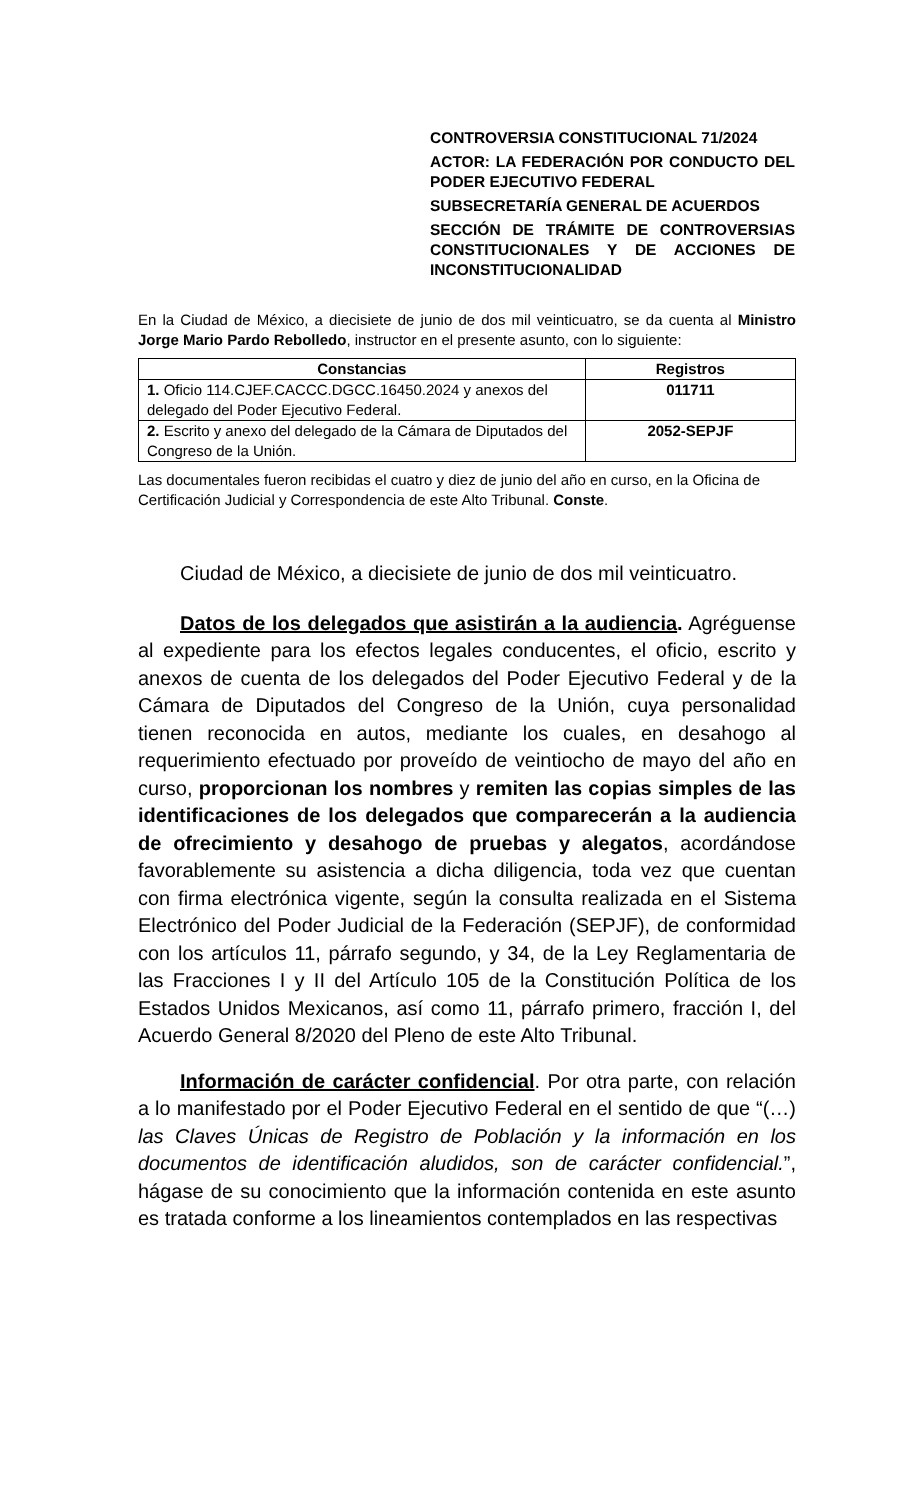CONTROVERSIA CONSTITUCIONAL 71/2024
ACTOR: LA FEDERACIÓN POR CONDUCTO DEL PODER EJECUTIVO FEDERAL
SUBSECRETARÍA GENERAL DE ACUERDOS
SECCIÓN DE TRÁMITE DE CONTROVERSIAS CONSTITUCIONALES Y DE ACCIONES DE INCONSTITUCIONALIDAD
En la Ciudad de México, a diecisiete de junio de dos mil veinticuatro, se da cuenta al Ministro Jorge Mario Pardo Rebolledo, instructor en el presente asunto, con lo siguiente:
| Constancias | Registros |
| --- | --- |
| 1. Oficio 114.CJEF.CACCC.DGCC.16450.2024 y anexos del delegado del Poder Ejecutivo Federal. | 011711 |
| 2. Escrito y anexo del delegado de la Cámara de Diputados del Congreso de la Unión. | 2052-SEPJF |
Las documentales fueron recibidas el cuatro y diez de junio del año en curso, en la Oficina de Certificación Judicial y Correspondencia de este Alto Tribunal. Conste.
Ciudad de México, a diecisiete de junio de dos mil veinticuatro.
Datos de los delegados que asistirán a la audiencia. Agréguense al expediente para los efectos legales conducentes, el oficio, escrito y anexos de cuenta de los delegados del Poder Ejecutivo Federal y de la Cámara de Diputados del Congreso de la Unión, cuya personalidad tienen reconocida en autos, mediante los cuales, en desahogo al requerimiento efectuado por proveído de veintiocho de mayo del año en curso, proporcionan los nombres y remiten las copias simples de las identificaciones de los delegados que comparecerán a la audiencia de ofrecimiento y desahogo de pruebas y alegatos, acordándose favorablemente su asistencia a dicha diligencia, toda vez que cuentan con firma electrónica vigente, según la consulta realizada en el Sistema Electrónico del Poder Judicial de la Federación (SEPJF), de conformidad con los artículos 11, párrafo segundo, y 34, de la Ley Reglamentaria de las Fracciones I y II del Artículo 105 de la Constitución Política de los Estados Unidos Mexicanos, así como 11, párrafo primero, fracción I, del Acuerdo General 8/2020 del Pleno de este Alto Tribunal.
Información de carácter confidencial. Por otra parte, con relación a lo manifestado por el Poder Ejecutivo Federal en el sentido de que “(…) las Claves Únicas de Registro de Población y la información en los documentos de identificación aludidos, son de carácter confidencial.”, hágase de su conocimiento que la información contenida en este asunto es tratada conforme a los lineamientos contemplados en las respectivas